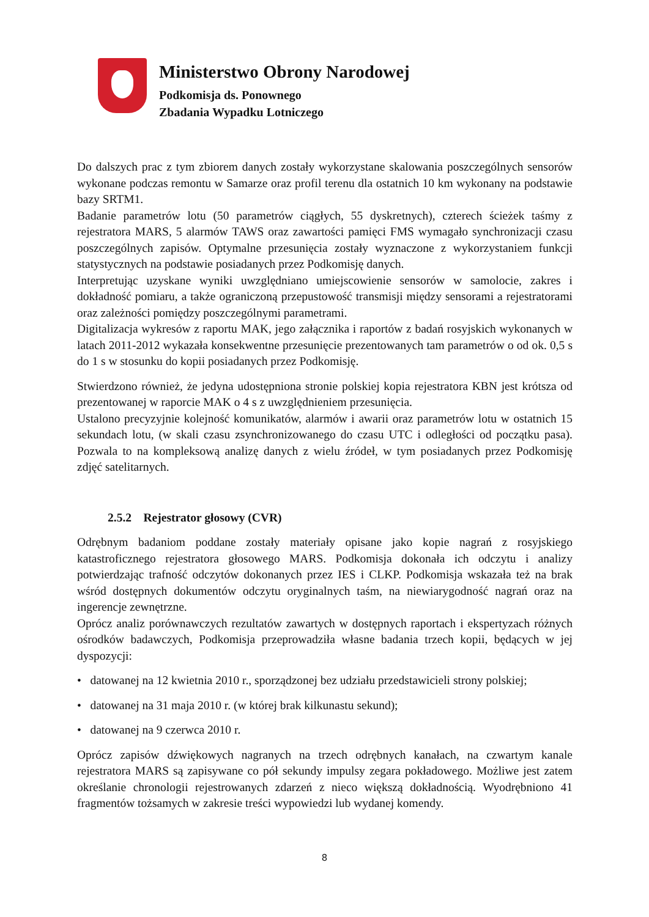Ministerstwo Obrony Narodowej
Podkomisja ds. Ponownego
Zbadania Wypadku Lotniczego
Do dalszych prac z tym zbiorem danych zostały wykorzystane skalowania poszczególnych sensorów wykonane podczas remontu w Samarze oraz profil terenu dla ostatnich 10 km wykonany na podstawie bazy SRTM1.
Badanie parametrów lotu (50 parametrów ciągłych, 55 dyskretnych), czterech ścieżek taśmy z rejestratora MARS, 5 alarmów TAWS oraz zawartości pamięci FMS wymagało synchronizacji czasu poszczególnych zapisów. Optymalne przesunięcia zostały wyznaczone z wykorzystaniem funkcji statystycznych na podstawie posiadanych przez Podkomisję danych.
Interpretując uzyskane wyniki uwzględniano umiejscowienie sensorów w samolocie, zakres i dokładność pomiaru, a także ograniczoną przepustowość transmisji między sensorami a rejestratorami oraz zależności pomiędzy poszczególnymi parametrami.
Digitalizacja wykresów z raportu MAK, jego załącznika i raportów z badań rosyjskich wykonanych w latach 2011-2012 wykazała konsekwentne przesunięcie prezentowanych tam parametrów o od ok. 0,5 s do 1 s w stosunku do kopii posiadanych przez Podkomisję.
Stwierdzono również, że jedyna udostępniona stronie polskiej kopia rejestratora KBN jest krótsza od prezentowanej w raporcie MAK o 4 s z uwzględnieniem przesunięcia.
Ustalono precyzyjnie kolejność komunikatów, alarmów i awarii oraz parametrów lotu w ostatnich 15 sekundach lotu, (w skali czasu zsynchronizowanego do czasu UTC i odległości od początku pasa). Pozwala to na kompleksową analizę danych z wielu źródeł, w tym posiadanych przez Podkomisję zdjęć satelitarnych.
2.5.2 Rejestrator głosowy (CVR)
Odrębnym badaniom poddane zostały materiały opisane jako kopie nagrań z rosyjskiego katastroficznego rejestratora głosowego MARS. Podkomisja dokonała ich odczytu i analizy potwierdzając trafność odczytów dokonanych przez IES i CLKP. Podkomisja wskazała też na brak wśród dostępnych dokumentów odczytu oryginalnych taśm, na niewiarygodność nagrań oraz na ingerencje zewnętrzne.
Oprócz analiz porównawczych rezultatów zawartych w dostępnych raportach i ekspertyzach różnych ośrodków badawczych, Podkomisja przeprowadziła własne badania trzech kopii, będących w jej dyspozycji:
• datowanej na 12 kwietnia 2010 r., sporządzonej bez udziału przedstawicieli strony polskiej;
• datowanej na 31 maja 2010 r. (w której brak kilkunastu sekund);
• datowanej na 9 czerwca 2010 r.
Oprócz zapisów dźwiękowych nagranych na trzech odrębnych kanałach, na czwartym kanale rejestratora MARS są zapisywane co pół sekundy impulsy zegara pokładowego. Możliwe jest zatem określanie chronologii rejestrowanych zdarzeń z nieco większą dokładnością. Wyodrębniono 41 fragmentów tożsamych w zakresie treści wypowiedzi lub wydanej komendy.
8